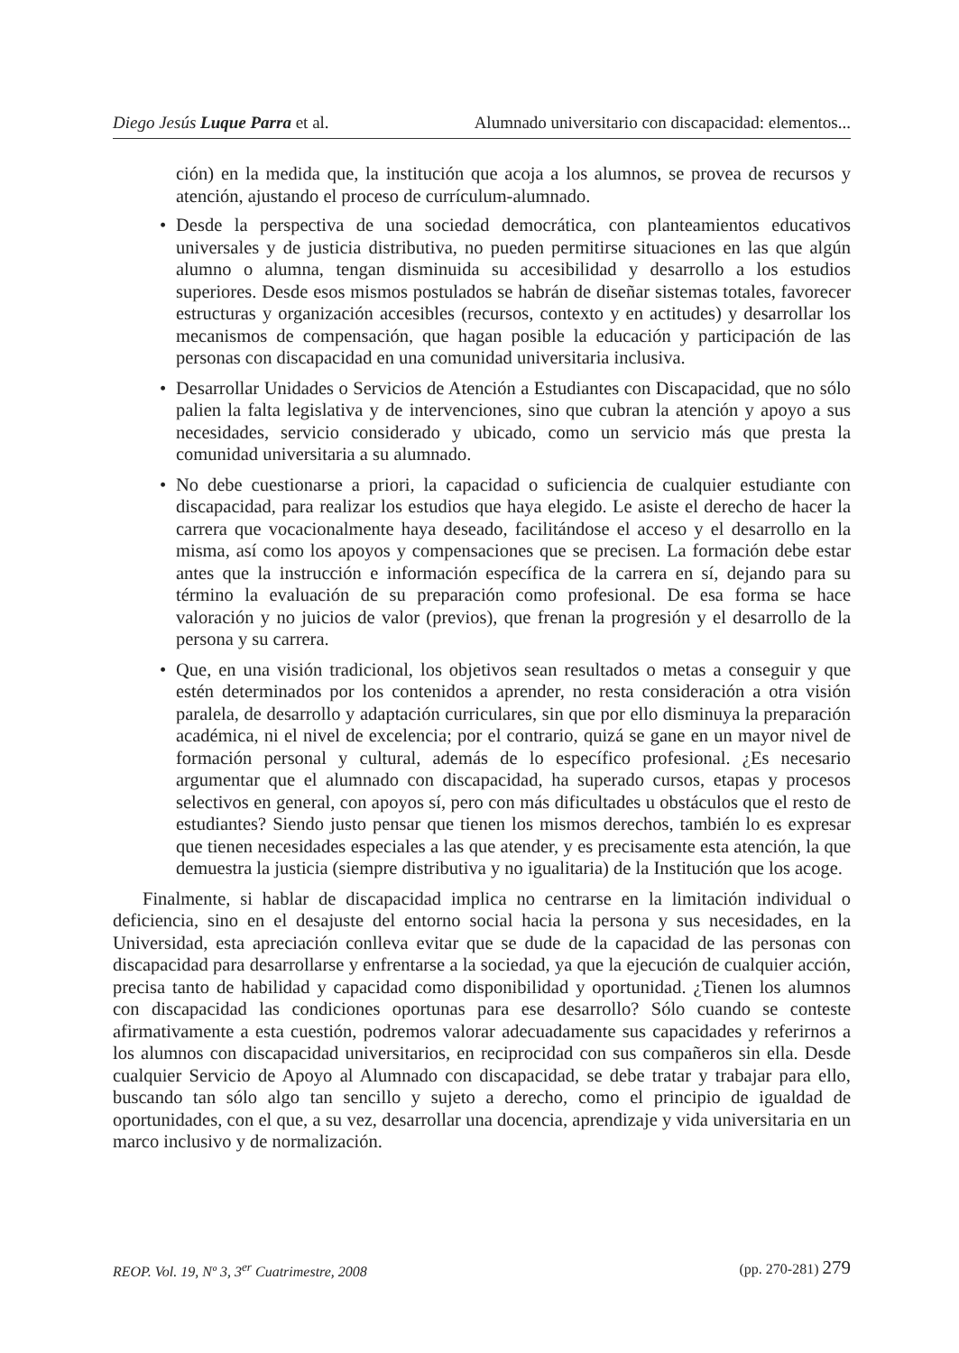Diego Jesús Luque Parra et al. Alumnado universitario con discapacidad: elementos...
ción) en la medida que, la institución que acoja a los alumnos, se provea de recursos y atención, ajustando el proceso de currículum-alumnado.
• Desde la perspectiva de una sociedad democrática, con planteamientos educativos universales y de justicia distributiva, no pueden permitirse situaciones en las que algún alumno o alumna, tengan disminuida su accesibilidad y desarrollo a los estudios superiores. Desde esos mismos postulados se habrán de diseñar sistemas totales, favorecer estructuras y organización accesibles (recursos, contexto y en actitudes) y desarrollar los mecanismos de compensación, que hagan posible la educación y participación de las personas con discapacidad en una comunidad universitaria inclusiva.
• Desarrollar Unidades o Servicios de Atención a Estudiantes con Discapacidad, que no sólo palien la falta legislativa y de intervenciones, sino que cubran la atención y apoyo a sus necesidades, servicio considerado y ubicado, como un servicio más que presta la comunidad universitaria a su alumnado.
• No debe cuestionarse a priori, la capacidad o suficiencia de cualquier estudiante con discapacidad, para realizar los estudios que haya elegido. Le asiste el derecho de hacer la carrera que vocacionalmente haya deseado, facilitándose el acceso y el desarrollo en la misma, así como los apoyos y compensaciones que se precisen. La formación debe estar antes que la instrucción e información específica de la carrera en sí, dejando para su término la evaluación de su preparación como profesional. De esa forma se hace valoración y no juicios de valor (previos), que frenan la progresión y el desarrollo de la persona y su carrera.
• Que, en una visión tradicional, los objetivos sean resultados o metas a conseguir y que estén determinados por los contenidos a aprender, no resta consideración a otra visión paralela, de desarrollo y adaptación curriculares, sin que por ello disminuya la preparación académica, ni el nivel de excelencia; por el contrario, quizá se gane en un mayor nivel de formación personal y cultural, además de lo específico profesional. ¿Es necesario argumentar que el alumnado con discapacidad, ha superado cursos, etapas y procesos selectivos en general, con apoyos sí, pero con más dificultades u obstáculos que el resto de estudiantes? Siendo justo pensar que tienen los mismos derechos, también lo es expresar que tienen necesidades especiales a las que atender, y es precisamente esta atención, la que demuestra la justicia (siempre distributiva y no igualitaria) de la Institución que los acoge.
Finalmente, si hablar de discapacidad implica no centrarse en la limitación individual o deficiencia, sino en el desajuste del entorno social hacia la persona y sus necesidades, en la Universidad, esta apreciación conlleva evitar que se dude de la capacidad de las personas con discapacidad para desarrollarse y enfrentarse a la sociedad, ya que la ejecución de cualquier acción, precisa tanto de habilidad y capacidad como disponibilidad y oportunidad. ¿Tienen los alumnos con discapacidad las condiciones oportunas para ese desarrollo? Sólo cuando se conteste afirmativamente a esta cuestión, podremos valorar adecuadamente sus capacidades y referirnos a los alumnos con discapacidad universitarios, en reciprocidad con sus compañeros sin ella. Desde cualquier Servicio de Apoyo al Alumnado con discapacidad, se debe tratar y trabajar para ello, buscando tan sólo algo tan sencillo y sujeto a derecho, como el principio de igualdad de oportunidades, con el que, a su vez, desarrollar una docencia, aprendizaje y vida universitaria en un marco inclusivo y de normalización.
REOP. Vol. 19, Nº 3, 3<sup>er</sup> Cuatrimestre, 2008 (pp. 270-281) 279